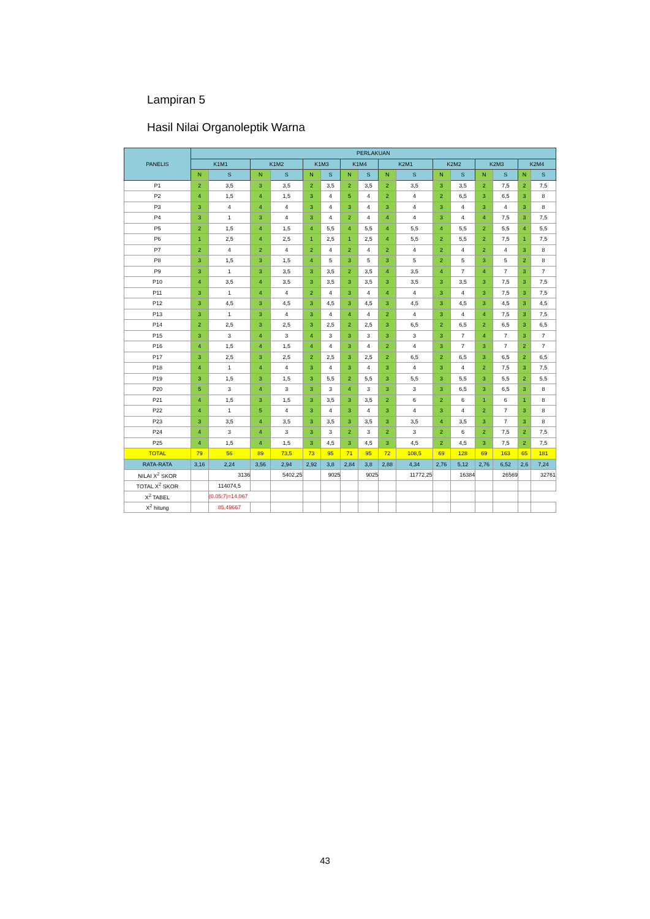Lampiran 5
Hasil Nilai Organoleptik Warna
| PANELIS | PERLAKUAN | | | | | | | | | | | | | | | |
| --- | --- | --- | --- | --- | --- | --- | --- | --- | --- | --- | --- | --- | --- | --- | --- | --- |
| | K1M1 | | K1M2 | | K1M3 | | K1M4 | | K2M1 | | K2M2 | | K2M3 | | K2M4 | |
| | N | S | N | S | N | S | N | S | N | S | N | S | N | S | N | S |
| P1 | 2 | 3,5 | 3 | 3,5 | 2 | 3,5 | 2 | 3,5 | 2 | 3,5 | 3 | 3,5 | 2 | 7,5 | 2 | 7,5 |
| P2 | 4 | 1,5 | 4 | 1,5 | 3 | 4 | 5 | 4 | 2 | 4 | 2 | 6,5 | 3 | 6,5 | 3 | 8 |
| P3 | 3 | 4 | 4 | 4 | 3 | 4 | 3 | 4 | 3 | 4 | 3 | 4 | 3 | 4 | 3 | 8 |
| P4 | 3 | 1 | 3 | 4 | 3 | 4 | 2 | 4 | 4 | 4 | 3 | 4 | 4 | 7,5 | 3 | 7,5 |
| P5 | 2 | 1,5 | 4 | 1,5 | 4 | 5,5 | 4 | 5,5 | 4 | 5,5 | 4 | 5,5 | 2 | 5,5 | 4 | 5,5 |
| P6 | 1 | 2,5 | 4 | 2,5 | 1 | 2,5 | 1 | 2,5 | 4 | 5,5 | 2 | 5,5 | 2 | 7,5 | 1 | 7,5 |
| P7 | 2 | 4 | 2 | 4 | 2 | 4 | 2 | 4 | 2 | 4 | 2 | 4 | 2 | 4 | 3 | 8 |
| P8 | 3 | 1,5 | 3 | 1,5 | 4 | 5 | 3 | 5 | 3 | 5 | 2 | 5 | 3 | 5 | 2 | 8 |
| P9 | 3 | 1 | 3 | 3,5 | 3 | 3,5 | 2 | 3,5 | 4 | 3,5 | 4 | 7 | 4 | 7 | 3 | 7 |
| P10 | 4 | 3,5 | 4 | 3,5 | 3 | 3,5 | 3 | 3,5 | 3 | 3,5 | 3 | 3,5 | 3 | 7,5 | 3 | 7,5 |
| P11 | 3 | 1 | 4 | 4 | 2 | 4 | 3 | 4 | 4 | 4 | 3 | 4 | 3 | 7,5 | 3 | 7,5 |
| P12 | 3 | 4,5 | 3 | 4,5 | 3 | 4,5 | 3 | 4,5 | 3 | 4,5 | 3 | 4,5 | 3 | 4,5 | 3 | 4,5 |
| P13 | 3 | 1 | 3 | 4 | 3 | 4 | 4 | 4 | 2 | 4 | 3 | 4 | 4 | 7,5 | 3 | 7,5 |
| P14 | 2 | 2,5 | 3 | 2,5 | 3 | 2,5 | 2 | 2,5 | 3 | 6,5 | 2 | 6,5 | 2 | 6,5 | 3 | 6,5 |
| P15 | 3 | 3 | 4 | 3 | 4 | 3 | 3 | 3 | 3 | 3 | 3 | 7 | 4 | 7 | 3 | 7 |
| P16 | 4 | 1,5 | 4 | 1,5 | 4 | 4 | 3 | 4 | 2 | 4 | 3 | 7 | 3 | 7 | 2 | 7 |
| P17 | 3 | 2,5 | 3 | 2,5 | 2 | 2,5 | 3 | 2,5 | 2 | 6,5 | 2 | 6,5 | 3 | 6,5 | 2 | 6,5 |
| P18 | 4 | 1 | 4 | 4 | 3 | 4 | 3 | 4 | 3 | 4 | 3 | 4 | 2 | 7,5 | 3 | 7,5 |
| P19 | 3 | 1,5 | 3 | 1,5 | 3 | 5,5 | 2 | 5,5 | 3 | 5,5 | 3 | 5,5 | 3 | 5,5 | 2 | 5,5 |
| P20 | 5 | 3 | 4 | 3 | 3 | 3 | 4 | 3 | 3 | 3 | 3 | 6,5 | 3 | 6,5 | 3 | 8 |
| P21 | 4 | 1,5 | 3 | 1,5 | 3 | 3,5 | 3 | 3,5 | 2 | 6 | 2 | 6 | 1 | 6 | 1 | 8 |
| P22 | 4 | 1 | 5 | 4 | 3 | 4 | 3 | 4 | 3 | 4 | 3 | 4 | 2 | 7 | 3 | 8 |
| P23 | 3 | 3,5 | 4 | 3,5 | 3 | 3,5 | 3 | 3,5 | 3 | 3,5 | 4 | 3,5 | 3 | 7 | 3 | 8 |
| P24 | 4 | 3 | 4 | 3 | 3 | 3 | 2 | 3 | 2 | 3 | 2 | 6 | 2 | 7,5 | 2 | 7,5 |
| P25 | 4 | 1,5 | 4 | 1,5 | 3 | 4,5 | 3 | 4,5 | 3 | 4,5 | 2 | 4,5 | 3 | 7,5 | 2 | 7,5 |
| TOTAL | 79 | 56 | 89 | 73,5 | 73 | 95 | 71 | 95 | 72 | 108,5 | 69 | 128 | 69 | 163 | 65 | 181 |
| RATA-RATA | 3,16 | 2,24 | 3,56 | 2,94 | 2,92 | 3,8 | 2,84 | 3,8 | 2,88 | 4,34 | 2,76 | 5,12 | 2,76 | 6,52 | 2,6 | 7,24 |
| NILAI X<sup>2</sup> SKOR | | 3136 | | 5402,25 | | 9025 | | 9025 | | 11772,25 | | 16384 | | 26569 | | 32761 |
| TOTAL X<sup>2</sup> SKOR | | 114074,5 | | | | | | | | | | | | | | |
| X<sup>2</sup> TABEL | | (0.05:7)=14.067 | | | | | | | | | | | | | | |
| X<sup>2</sup> hitung | | 85,49667 | | | | | | | | | | | | | | |
43